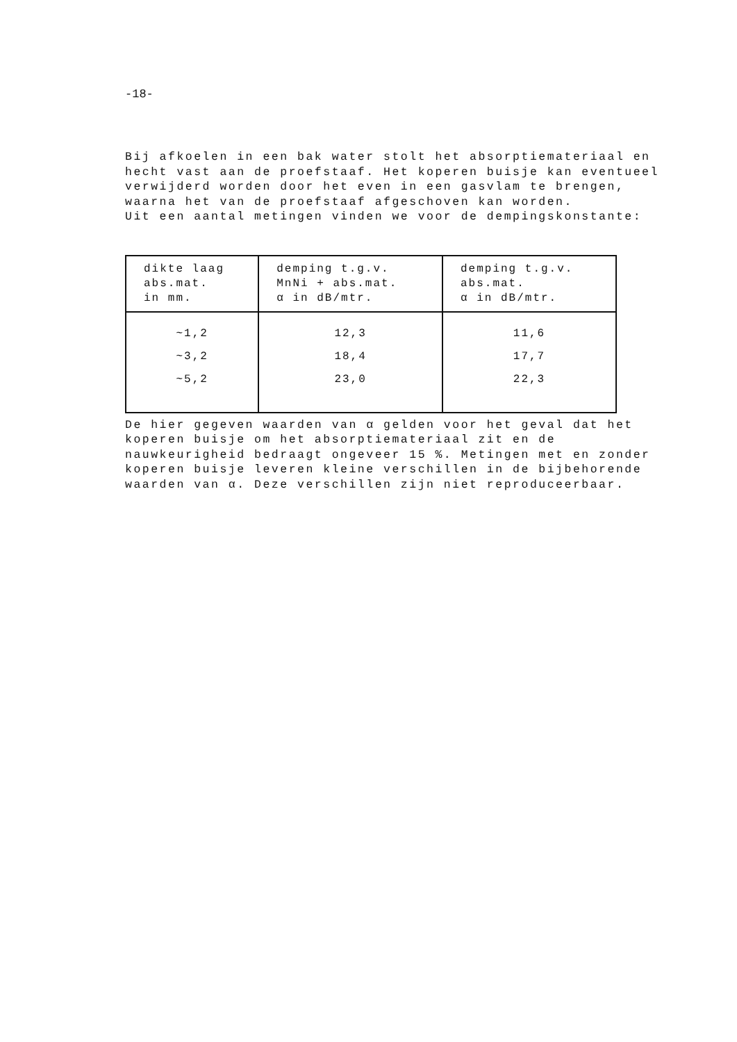-18-
Bij afkoelen in een bak water stolt het absorptiemateriaal en hecht vast aan de proefstaaf. Het koperen buisje kan eventueel verwijderd worden door het even in een gasvlam te brengen, waarna het van de proefstaaf afgeschoven kan worden.
Uit een aantal metingen vinden we voor de dempingskonstante:
| dikte laag abs.mat. in mm. | demping t.g.v. MnNi + abs.mat. α in dB/mtr. | demping t.g.v. abs.mat. α in dB/mtr. |
| --- | --- | --- |
| ~1,2 ~3,2 ~5,2 | 12,3 18,4 23,0 | 11,6 17,7 22,3 |
De hier gegeven waarden van α gelden voor het geval dat het koperen buisje om het absorptiemateriaal zit en de nauwkeurigheid bedraagt ongeveer 15 %. Metingen met en zonder koperen buisje leveren kleine verschillen in de bijbehorende waarden van α. Deze verschillen zijn niet reproduceerbaar.